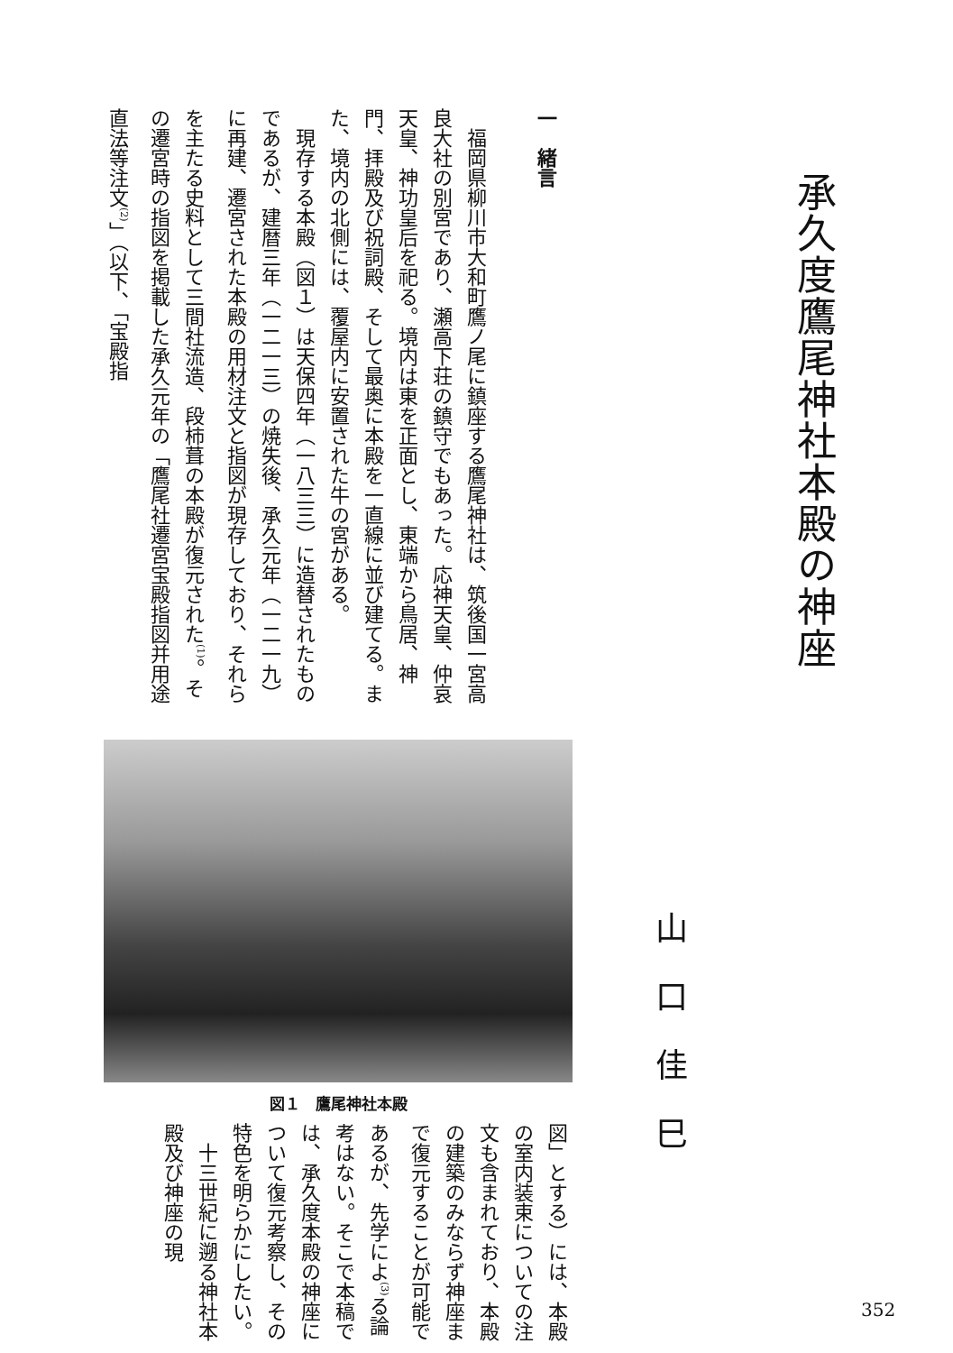一　緒言
　福岡県柳川市大和町鷹ノ尾に鎮座する鷹尾神社は、筑後国一宮高良大社の別宮であり、瀬高下荘の鎮守でもあった。応神天皇、仲哀天皇、神功皇后を祀る。境内は東を正面とし、東端から鳥居、神門、拝殿及び祝詞殿、そして最奥に本殿を一直線に並び建てる。また、境内の北側には、覆屋内に安置された牛の宮がある。
　現存する本殿（図１）は天保四年（一八三三）に造替されたものであるが、建暦三年（一二一三）の焼失後、承久元年（一二一九）に再建、遷宮された本殿の用材注文と指図が現存しており、それらを主たる史料として三間社流造、段柿葺の本殿が復元された<sup>(1)</sup>。その遷宮時の指図を掲載した承久元年の「鷹尾社遷宮宝殿指図并用途直法等注文<sup>(2)</sup>」（以下、「宝殿指
承久度鷹尾神社本殿の神座
図１　鷹尾神社本殿
山口佳巳
図」とする）には、本殿の室内装束についての注文も含まれており、本殿の建築のみならず神座まで復元することが可能であるが、先学によ<sup>(3)</sup>る論考はない。そこで本稿では、承久度本殿の神座について復元考察し、その特色を明らかにしたい。
　十三世紀に遡る神社本殿及び神座の現
352